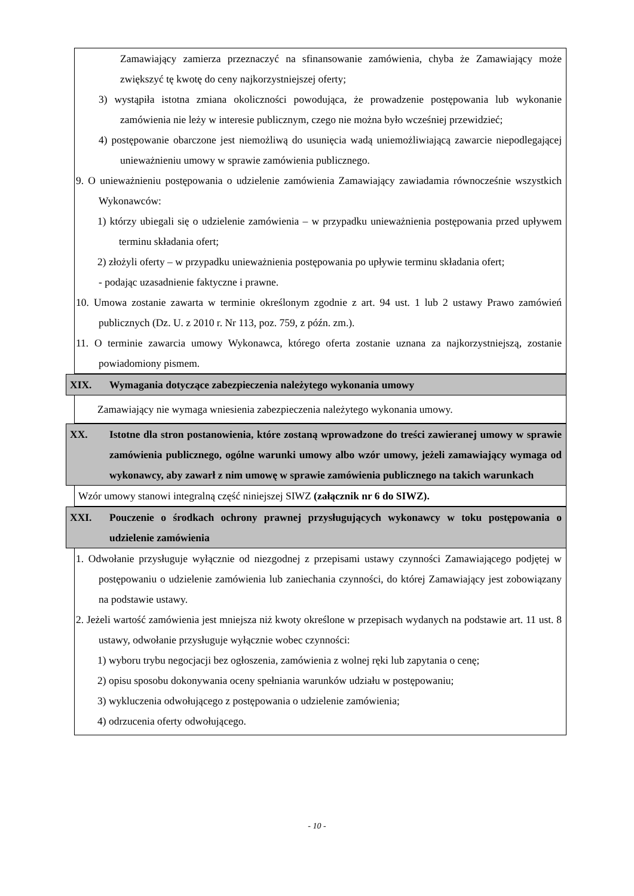Zamawiający zamierza przeznaczyć na sfinansowanie zamówienia, chyba że Zamawiający może zwiększyć tę kwotę do ceny najkorzystniejszej oferty;
3) wystąpiła istotna zmiana okoliczności powodująca, że prowadzenie postępowania lub wykonanie zamówienia nie leży w interesie publicznym, czego nie można było wcześniej przewidzieć;
4) postępowanie obarczone jest niemożliwą do usunięcia wadą uniemożliwiającą zawarcie niepodlegającej unieważnieniu umowy w sprawie zamówienia publicznego.
9. O unieważnieniu postępowania o udzielenie zamówienia Zamawiający zawiadamia równocześnie wszystkich Wykonawców:
1) którzy ubiegali się o udzielenie zamówienia – w przypadku unieważnienia postępowania przed upływem terminu składania ofert;
2) złożyli oferty – w przypadku unieważnienia postępowania po upływie terminu składania ofert;
- podając uzasadnienie faktyczne i prawne.
10. Umowa zostanie zawarta w terminie określonym zgodnie z art. 94 ust. 1 lub 2 ustawy Prawo zamówień publicznych (Dz. U. z 2010 r. Nr 113, poz. 759, z późn. zm.).
11. O terminie zawarcia umowy Wykonawca, którego oferta zostanie uznana za najkorzystniejszą, zostanie powiadomiony pismem.
XIX. Wymagania dotyczące zabezpieczenia należytego wykonania umowy
Zamawiający nie wymaga wniesienia zabezpieczenia należytego wykonania umowy.
XX. Istotne dla stron postanowienia, które zostaną wprowadzone do treści zawieranej umowy w sprawie zamówienia publicznego, ogólne warunki umowy albo wzór umowy, jeżeli zamawiający wymaga od wykonawcy, aby zawarł z nim umowę w sprawie zamówienia publicznego na takich warunkach
Wzór umowy stanowi integralną część niniejszej SIWZ (załącznik nr 6 do SIWZ).
XXI. Pouczenie o środkach ochrony prawnej przysługujących wykonawcy w toku postępowania o udzielenie zamówienia
1. Odwołanie przysługuje wyłącznie od niezgodnej z przepisami ustawy czynności Zamawiającego podjętej w postępowaniu o udzielenie zamówienia lub zaniechania czynności, do której Zamawiający jest zobowiązany na podstawie ustawy.
2. Jeżeli wartość zamówienia jest mniejsza niż kwoty określone w przepisach wydanych na podstawie art. 11 ust. 8 ustawy, odwołanie przysługuje wyłącznie wobec czynności:
1) wyboru trybu negocjacji bez ogłoszenia, zamówienia z wolnej ręki lub zapytania o cenę;
2) opisu sposobu dokonywania oceny spełniania warunków udziału w postępowaniu;
3) wykluczenia odwołującego z postępowania o udzielenie zamówienia;
4) odrzucenia oferty odwołującego.
- 10 -